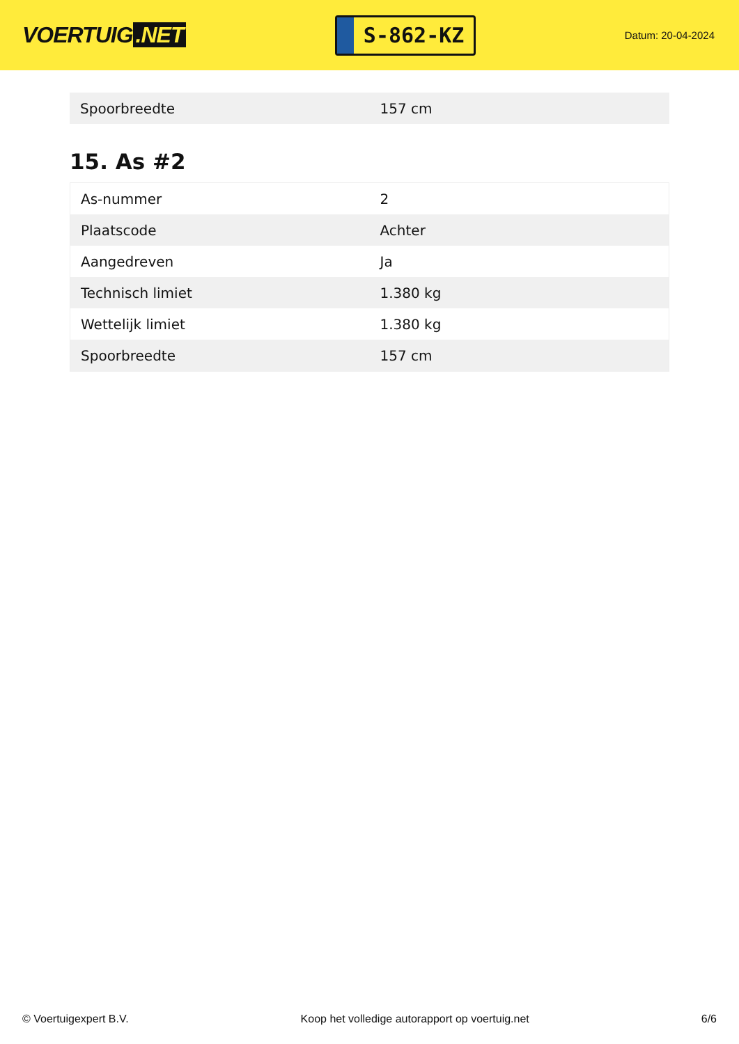VOERTUIG.NET
S-862-KZ
Datum: 20-04-2024
| Spoorbreedte | 157 cm |
15. As #2
| As-nummer | 2 |
| Plaatscode | Achter |
| Aangedreven | Ja |
| Technisch limiet | 1.380 kg |
| Wettelijk limiet | 1.380 kg |
| Spoorbreedte | 157 cm |
© Voertuigexpert B.V. Koop het volledige autorapport op voertuig.net 6/6